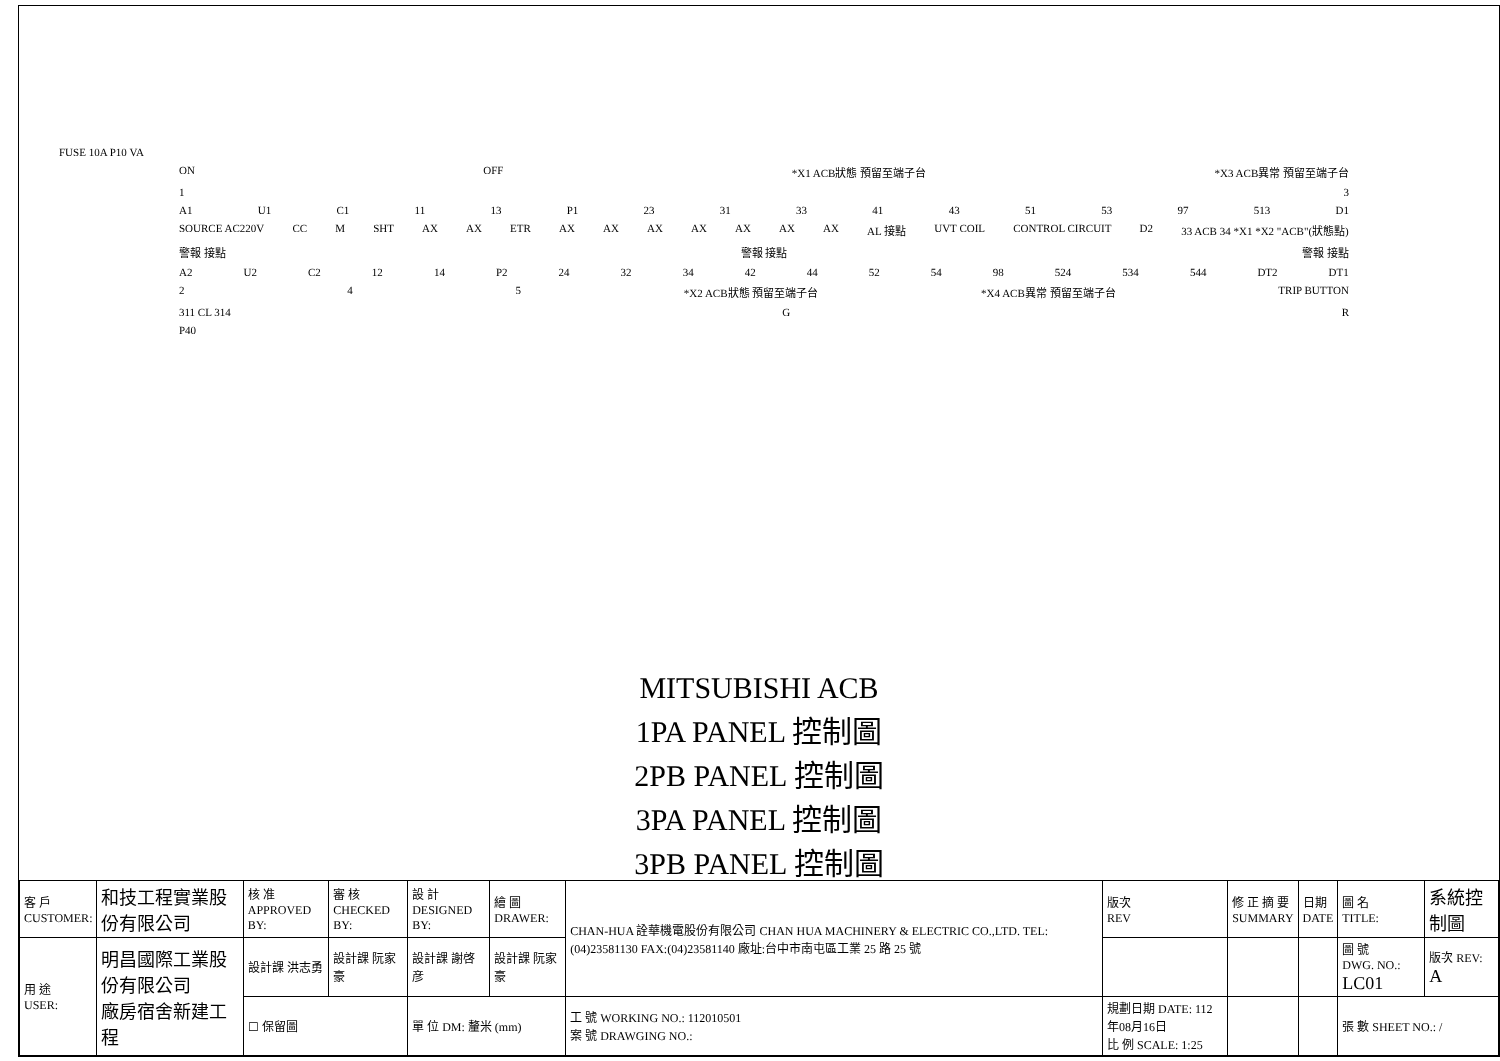FUSE 10A P10 VA
ON OFF *X1 ACB狀態 預留至端子台 *X3 ACB異常 預留至端子台
1 3
A1 U1 C1 11 13 P1 23 31 33 41 43 51 53 97 513 D1
SOURCE AC220V CC M SHT AX AX ETR AX AX AX AX AX AX AX AL 接點 UVT COIL CONTROL CIRCUIT D2 33 ACB 34 *X1 *X2 "ACB"(狀態點)
警報 接點 警報 接點 警報 接點
A2 U2 C2 12 14 P2 24 32 34 42 44 52 54 98 524 534 544 DT2 DT1
2 4 5 *X2 ACB狀態 預留至端子台 *X4 ACB異常 預留至端子台 TRIP BUTTON
311 CL 314 G R
P40
MITSUBISHI ACB
1PA PANEL 控制圖
2PB PANEL 控制圖
3PA PANEL 控制圖
3PB PANEL 控制圖
| 客 戶 CUSTOMER: | 和技工程實業股份有限公司 | 核 准 APPROVED BY: | 審 核 CHECKED BY: | 設 計 DESIGNED BY: | 繪 圖 DRAWER: | CHAN-HUA 詮華機電股份有限公司 CHAN HUA MACHINERY & ELECTRIC CO.,LTD. TEL:(04)23581130 FAX:(04)23581140 廠址:台中市南屯區工業 25 路 25 號 | 版次 REV | 修 正 摘 要 SUMMARY | 日期 DATE | 圖 名 TITLE: | 系統控制圖 |
| 用 途 USER: | 明昌國際工業股份有限公司 廠房宿舍新建工程 | 設計課 洪志勇 | 設計課 阮家豪 | 設計課 謝啓彦 | 設計課 阮家豪 | | | | | 圖 號 DWG. NO.: LC01 | 版次 REV: A |
| | | ☐ 保留圖 | | 單 位 DM: 釐米 (mm) | | 工 號 WORKING NO.: 112010501 案 號 DRAWGING NO.: | 規劃日期 DATE: 112年08月16日 比 例 SCALE: 1:25 | | | 張 數 SHEET NO.: / | |